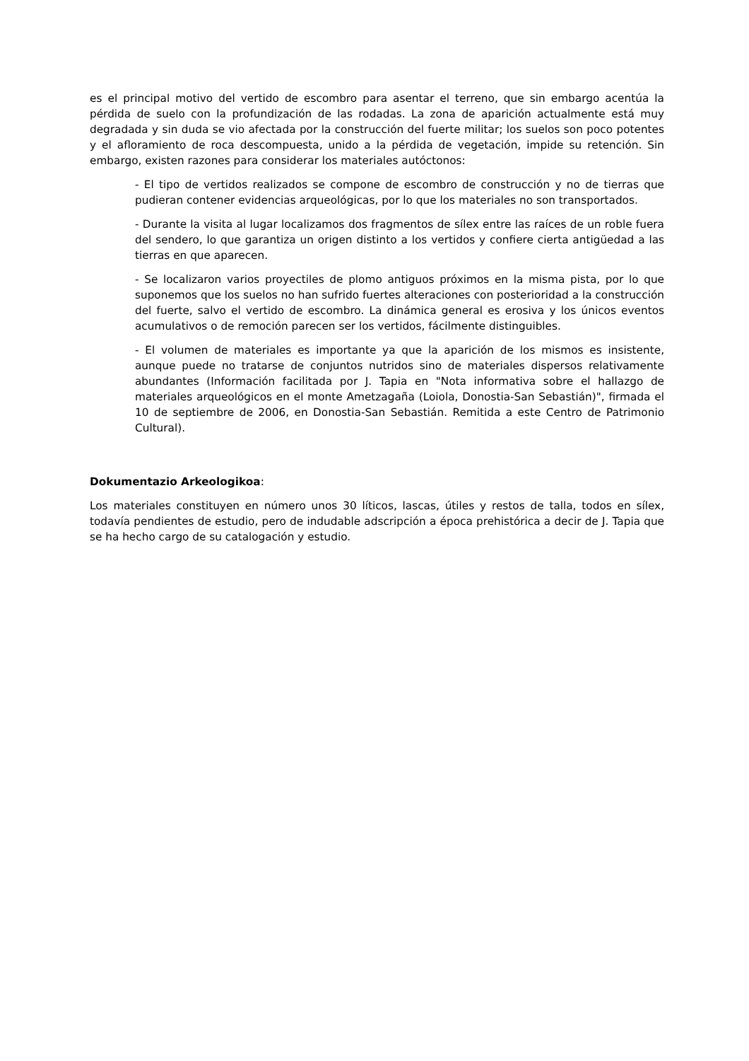es el principal motivo del vertido de escombro para asentar el terreno, que sin embargo acentúa la pérdida de suelo con la profundización de las rodadas. La zona de aparición actualmente está muy degradada y sin duda se vio afectada por la construcción del fuerte militar; los suelos son poco potentes y el afloramiento de roca descompuesta, unido a la pérdida de vegetación, impide su retención. Sin embargo, existen razones para considerar los materiales autóctonos:
- El tipo de vertidos realizados se compone de escombro de construcción y no de tierras que pudieran contener evidencias arqueológicas, por lo que los materiales no son transportados.
- Durante la visita al lugar localizamos dos fragmentos de sílex entre las raíces de un roble fuera del sendero, lo que garantiza un origen distinto a los vertidos y confiere cierta antigüedad a las tierras en que aparecen.
- Se localizaron varios proyectiles de plomo antiguos próximos en la misma pista, por lo que suponemos que los suelos no han sufrido fuertes alteraciones con posterioridad a la construcción del fuerte, salvo el vertido de escombro. La dinámica general es erosiva y los únicos eventos acumulativos o de remoción parecen ser los vertidos, fácilmente distinguibles.
- El volumen de materiales es importante ya que la aparición de los mismos es insistente, aunque puede no tratarse de conjuntos nutridos sino de materiales dispersos relativamente abundantes (Información facilitada por J. Tapia en "Nota informativa sobre el hallazgo de materiales arqueológicos en el monte Ametzagaña (Loiola, Donostia-San Sebastián)", firmada el 10 de septiembre de 2006, en Donostia-San Sebastián. Remitida a este Centro de Patrimonio Cultural).
Dokumentazio Arkeologikoa:
Los materiales constituyen en número unos 30 líticos, lascas, útiles y restos de talla, todos en sílex, todavía pendientes de estudio, pero de indudable adscripción a época prehistórica a decir de J. Tapia que se ha hecho cargo de su catalogación y estudio.